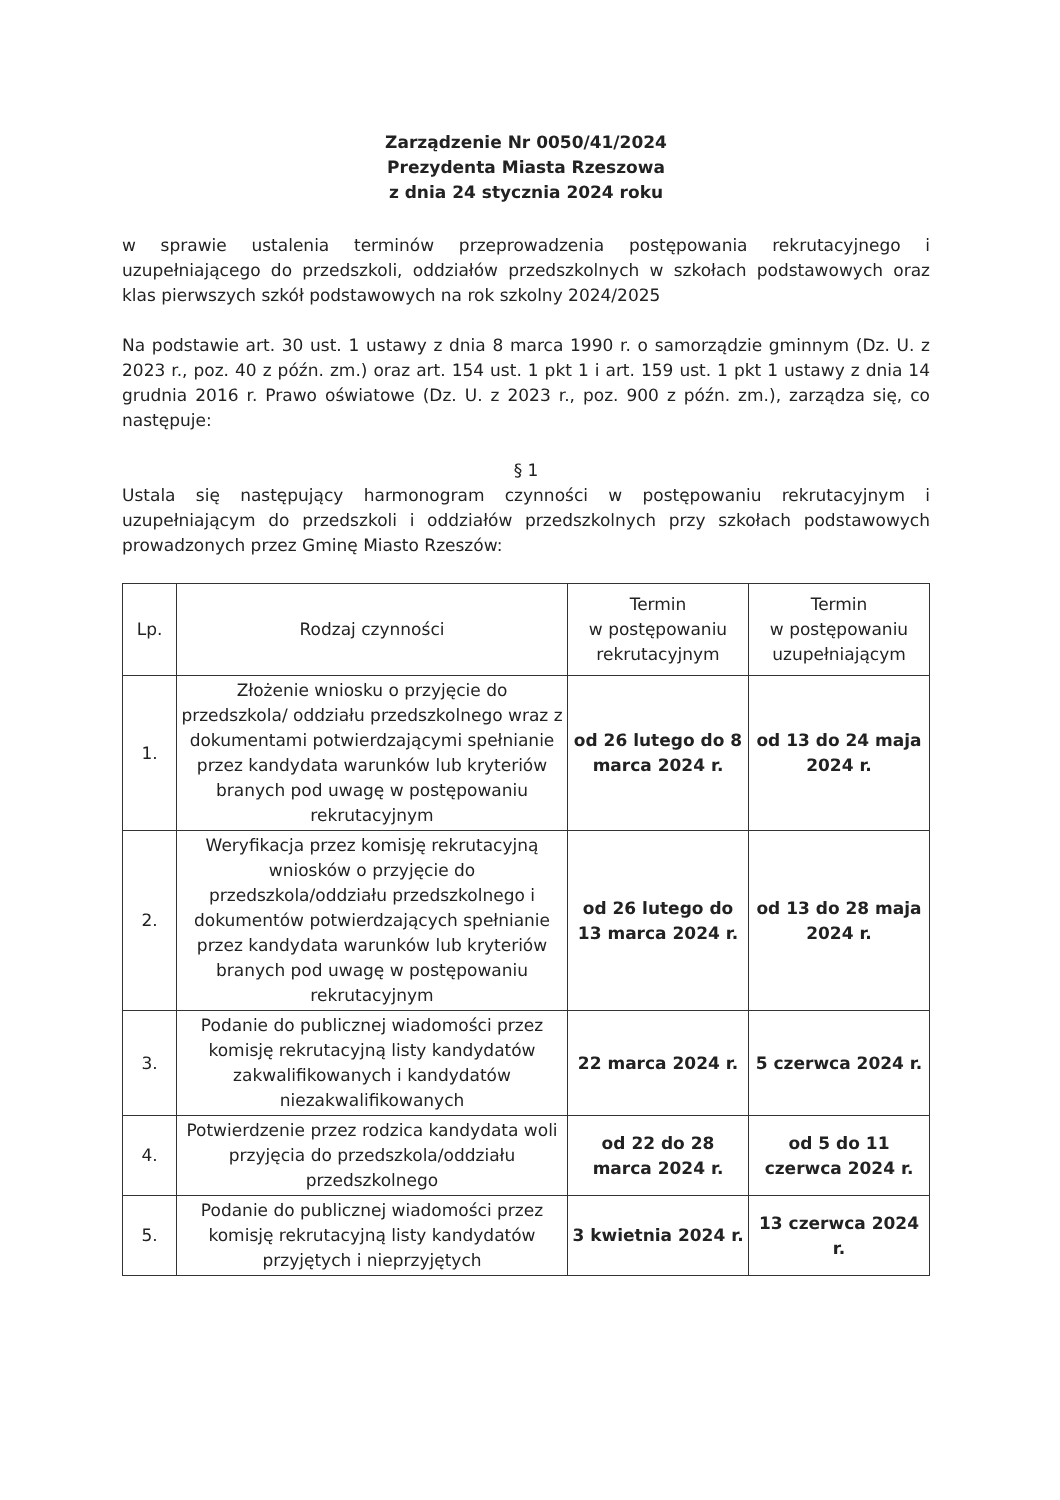Zarządzenie Nr 0050/41/2024
Prezydenta Miasta Rzeszowa
z dnia 24 stycznia 2024 roku
w sprawie ustalenia terminów przeprowadzenia postępowania rekrutacyjnego i uzupełniającego do przedszkoli, oddziałów przedszkolnych w szkołach podstawowych oraz klas pierwszych szkół podstawowych na rok szkolny 2024/2025
Na podstawie art. 30 ust. 1 ustawy z dnia 8 marca 1990 r. o samorządzie gminnym (Dz. U. z 2023 r., poz. 40 z późn. zm.) oraz art. 154 ust. 1 pkt 1 i art. 159 ust. 1 pkt 1 ustawy z dnia 14 grudnia 2016 r. Prawo oświatowe (Dz. U. z 2023 r., poz. 900 z późn. zm.), zarządza się, co następuje:
§ 1
Ustala się następujący harmonogram czynności w postępowaniu rekrutacyjnym i uzupełniającym do przedszkoli i oddziałów przedszkolnych przy szkołach podstawowych prowadzonych przez Gminę Miasto Rzeszów:
| Lp. | Rodzaj czynności | Termin w postępowaniu rekrutacyjnym | Termin w postępowaniu uzupełniającym |
| --- | --- | --- | --- |
| 1. | Złożenie wniosku o przyjęcie do przedszkola/ oddziału przedszkolnego wraz z dokumentami potwierdzającymi spełnianie przez kandydata warunków lub kryteriów branych pod uwagę w postępowaniu rekrutacyjnym | od 26 lutego do 8 marca 2024 r. | od 13 do 24 maja 2024 r. |
| 2. | Weryfikacja przez komisję rekrutacyjną wniosków o przyjęcie do przedszkola/oddziału przedszkolnego i dokumentów potwierdzających spełnianie przez kandydata warunków lub kryteriów branych pod uwagę w postępowaniu rekrutacyjnym | od 26 lutego do 13 marca 2024 r. | od 13 do 28 maja 2024 r. |
| 3. | Podanie do publicznej wiadomości przez komisję rekrutacyjną listy kandydatów zakwalifikowanych i kandydatów niezakwalifikowanych | 22 marca 2024 r. | 5 czerwca 2024 r. |
| 4. | Potwierdzenie przez rodzica kandydata woli przyjęcia do przedszkola/oddziału przedszkolnego | od 22 do 28 marca 2024 r. | od 5 do 11 czerwca 2024 r. |
| 5. | Podanie do publicznej wiadomości przez komisję rekrutacyjną listy kandydatów przyjętych i nieprzyjętych | 3 kwietnia 2024 r. | 13 czerwca 2024 r. |